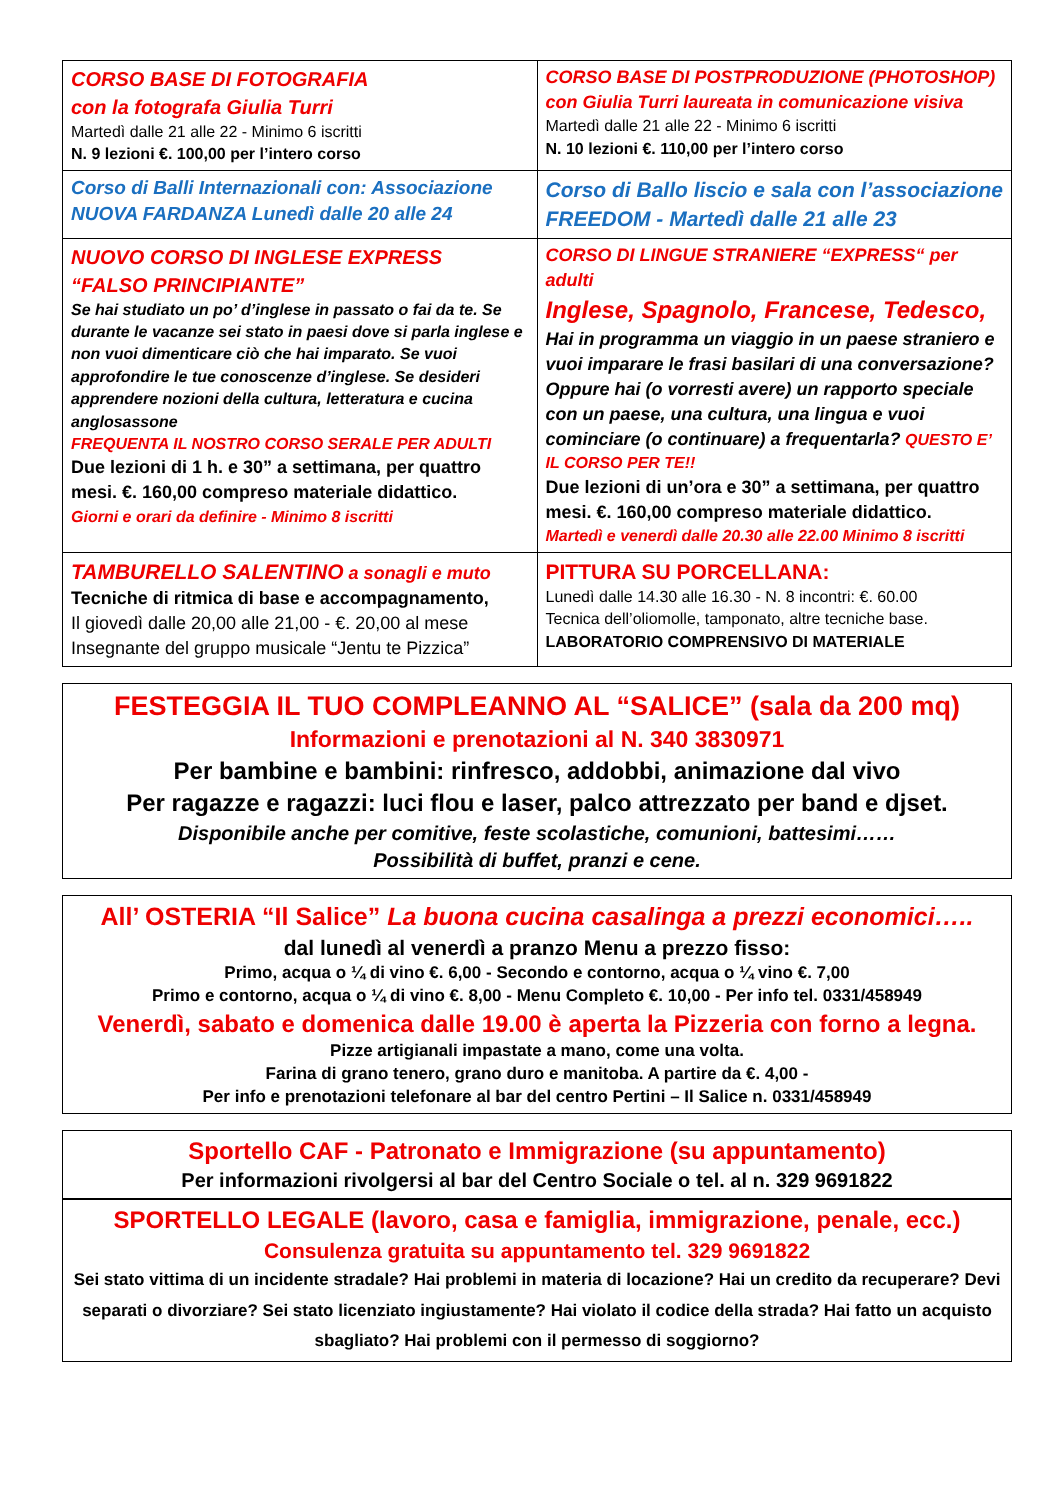| CORSO BASE DI FOTOGRAFIA con la fotografa Giulia Turri Martedì dalle 21 alle 22 - Minimo 6 iscritti N. 9 lezioni €. 100,00 per l’intero corso | CORSO BASE DI POSTPRODUZIONE (PHOTOSHOP) con Giulia Turri laureata in comunicazione visiva Martedì dalle 21 alle 22 - Minimo 6 iscritti N. 10 lezioni €. 110,00 per l’intero corso |
| Corso di Balli Internazionali con: Associazione NUOVA FARDANZA Lunedì dalle 20 alle 24 | Corso di Ballo liscio e sala con l’associazione FREEDOM - Martedì dalle 21 alle 23 |
| NUOVO CORSO DI INGLESE EXPRESS “FALSO PRINCIPIANTE” Se hai studiato un po’ d’inglese in passato o fai da te. Se durante le vacanze sei stato in paesi dove si parla inglese e non vuoi dimenticare ciò che hai imparato. Se vuoi approfondire le tue conoscenze d’inglese. Se desideri apprendere nozioni della cultura, letteratura e cucina anglosassone FREQUENTA IL NOSTRO CORSO SERALE PER ADULTI Due lezioni di 1 h. e 30” a settimana, per quattro mesi. €. 160,00 compreso materiale didattico. Giorni e orari da definire - Minimo 8 iscritti | CORSO DI LINGUE STRANIERE “EXPRESS“ per adulti Inglese, Spagnolo, Francese, Tedesco, Hai in programma un viaggio in un paese straniero e vuoi imparare le frasi basilari di una conversazione? Oppure hai (o vorresti avere) un rapporto speciale con un paese, una cultura, una lingua e vuoi cominciare (o continuare) a frequentarla? QUESTO E’ IL CORSO PER TE!! Due lezioni di un’ora e 30” a settimana, per quattro mesi. €. 160,00 compreso materiale didattico. Martedì e venerdì dalle 20.30 alle 22.00 Minimo 8 iscritti |
| TAMBURELLO SALENTINO a sonagli e muto Tecniche di ritmica di base e accompagnamento, Il giovedì dalle 20,00 alle 21,00 - €. 20,00 al mese Insegnante del gruppo musicale “Jentu te Pizzica” | PITTURA SU PORCELLANA: Lunedì dalle 14.30 alle 16.30 - N. 8 incontri: €. 60.00 Tecnica dell’oliomolle, tamponato, altre tecniche base. LABORATORIO COMPRENSIVO DI MATERIALE |
FESTEGGIA IL TUO COMPLEANNO AL “SALICE” (sala da 200 mq)
Informazioni e prenotazioni al N. 340 3830971
Per bambine e bambini: rinfresco, addobbi, animazione dal vivo
Per ragazze e ragazzi: luci flou e laser, palco attrezzato per band e djset.
Disponibile anche per comitive, feste scolastiche, comunioni, battesimi……
Possibilità di buffet, pranzi e cene.
All’ OSTERIA “Il Salice” La buona cucina casalinga a prezzi economici…..
dal lunedì al venerdì a pranzo Menu a prezzo fisso:
Primo, acqua o ¼ di vino €. 6,00 - Secondo e contorno, acqua o ¼ vino €. 7,00
Primo e contorno, acqua o ¼ di vino €. 8,00 - Menu Completo €. 10,00 - Per info tel. 0331/458949
Venerdì, sabato e domenica dalle 19.00 è aperta la Pizzeria con forno a legna.
Pizze artigianali impastate a mano, come una volta.
Farina di grano tenero, grano duro e manitoba. A partire da €. 4,00 -
Per info e prenotazioni telefonare al bar del centro Pertini – Il Salice n. 0331/458949
Sportello CAF - Patronato e Immigrazione (su appuntamento)
Per informazioni rivolgersi al bar del Centro Sociale o tel. al n. 329 9691822
SPORTELLO LEGALE (lavoro, casa e famiglia, immigrazione, penale, ecc.)
Consulenza gratuita su appuntamento tel. 329 9691822
Sei stato vittima di un incidente stradale? Hai problemi in materia di locazione? Hai un credito da recuperare? Devi separati o divorziare? Sei stato licenziato ingiustamente? Hai violato il codice della strada? Hai fatto un acquisto sbagliato? Hai problemi con il permesso di soggiorno?